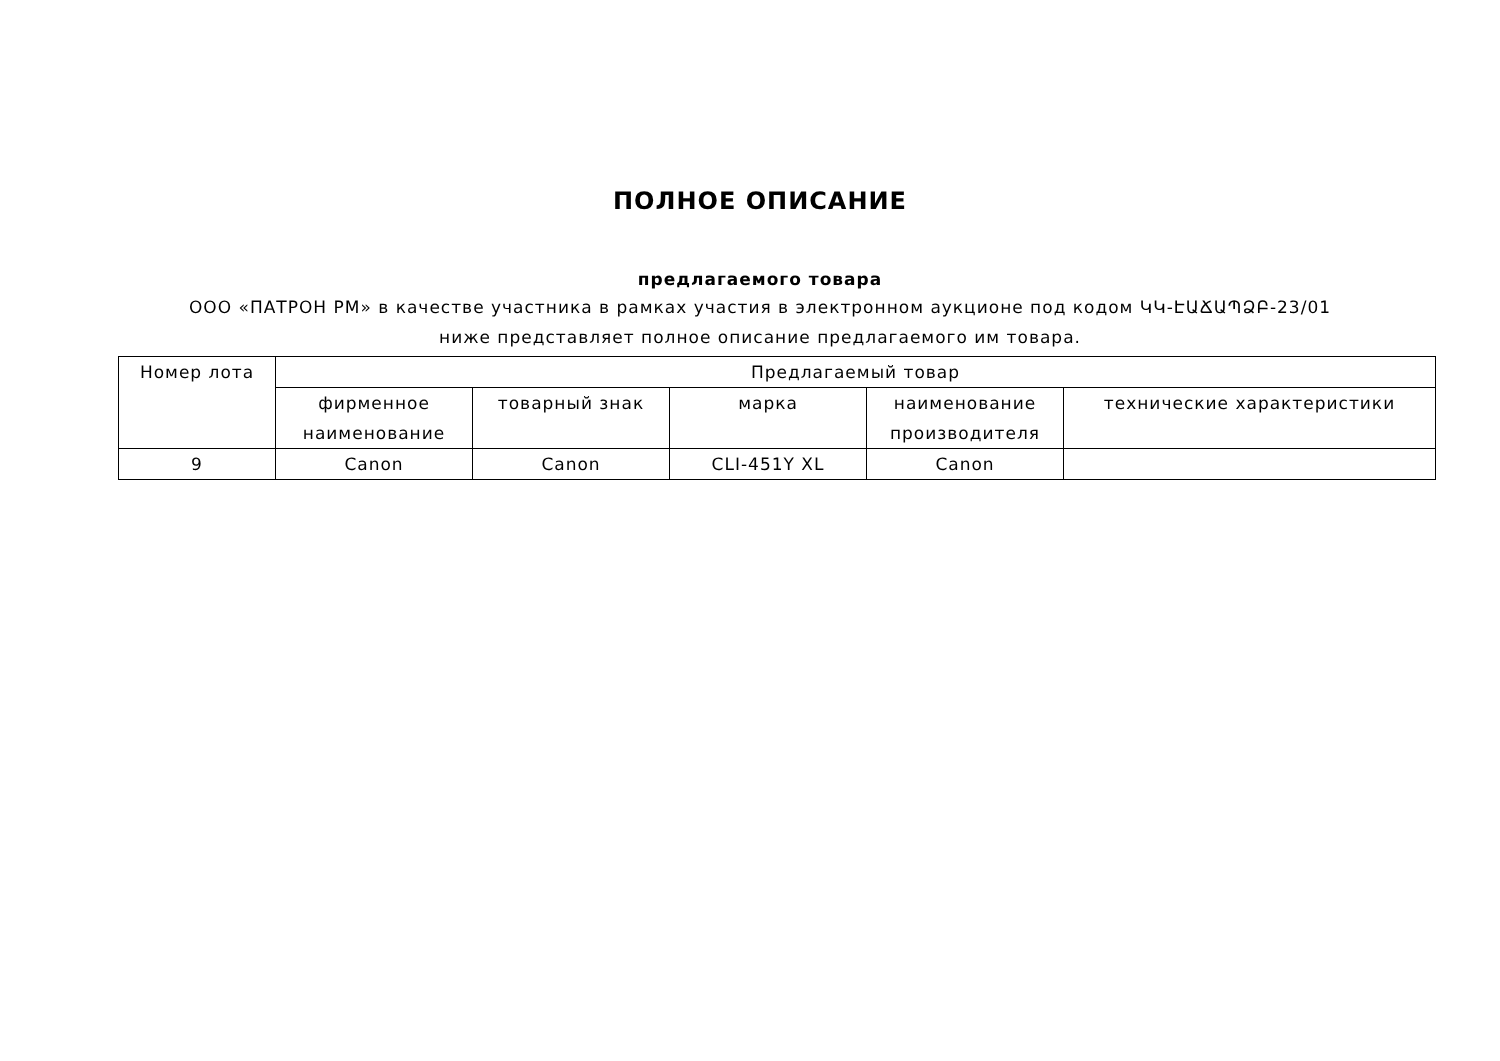ПОЛНОЕ ОПИСАНИЕ
предлагаемого товара
ООО «ПАТРОН РМ» в качестве участника в рамках участия в электронном аукционе под кодом ԿԿ-ԷԱՃԱՊՁԲ-23/01 ниже представляет полное описание предлагаемого им товара.
| Номер лота | Предлагаемый товар | | | | |
| --- | --- | --- | --- | --- | --- |
| | фирменное наименование | товарный знак | марка | наименование производителя | технические характеристики |
| 9 | Canon | Canon | CLI-451Y XL | Canon | |